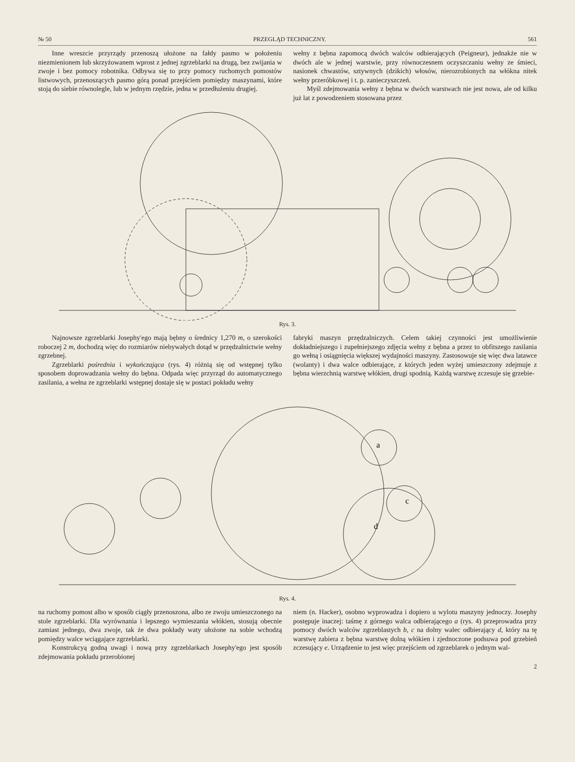№ 50 PRZEGLĄD TECHNICZNY. 561
Inne wreszcie przyrządy przenoszą ułożone na fałdy pasmo w położeniu niezmienionem lub skrzyżowanem wprost z jednej zgrzeblarki na drugą, bez zwijania w zwoje i bez pomocy robotnika. Odbywa się to przy pomocy ruchomych pomostów listwowych, przenoszących pasmo górą ponad przejściem pomiędzy maszynami, które stoją do siebie równolegle, lub w jednym rzędzie, jedna w przedłużeniu drugiej.
wełny z bębna zapomocą dwóch walców odbierających (Peigneur), jednakże nie w dwóch ale w jednej warstwie, przy równoczesnem oczyszczaniu wełny ze śmieci, nasionek chwastów, sztywnych (dzikich) włosów, nierozrobionych na włókna nitek wełny przeróbkowej i t. p. zanieczyszczeń.
Myśl zdejmowania wełny z bębna w dwóch warstwach nie jest nowa, ale od kilku już lat z powodzeniem stosowana przez
Rys. 3.
Najnowsze zgrzeblarki Josephy'ego mają bębny o średnicy 1,270 m, o szerokości roboczej 2 m, dochodzą więc do rozmiarów niebywałych dotąd w przędzalnictwie wełny zgrzebnej.
Zgrzeblarki pośrednia i wykończająca (rys. 4) różnią się od wstępnej tylko sposobem doprowadzania wełny do bębna. Odpada więc przyrząd do automatycznego zasilania, a wełna ze zgrzeblarki wstępnej dostaje się w postaci pokładu wełny
fabryki maszyn przędzalniczych. Celem takiej czynności jest umożliwienie dokładniejszego i zupełniejszego zdjęcia wełny z bębna a przez to obfitszego zasilania go wełną i osiągnięcia większej wydajności maszyny. Zastosowuje się więc dwa latawce (wolanty) i dwa walce odbierające, z których jeden wyżej umieszczony zdejmuje z bębna wierzchnią warstwę włókien, drugi spodnią. Każdą warstwę zczesuje się grzebie-
a
c
d
Rys. 4.
na ruchomy pomost albo w sposób ciągły przenoszona, albo ze zwoju umieszczonego na stole zgrzeblarki. Dla wyrównania i lepszego wymieszania włókien, stosują obecnie zamiast jednego, dwa zwoje, tak że dwa pokłady waty ułożone na sobie wchodzą pomiędzy walce wciągające zgrzeblarki.
Konstrukcyą godną uwagi i nową przy zgrzeblarkach Josephy'ego jest sposób zdejmowania pokładu przerobionej
niem (n. Hacker), osobno wyprowadza i dopiero u wylotu maszyny jednoczy. Josephy postępuje inaczej: taśmę z górnego walca odbierającego a (rys. 4) przeprowadza przy pomocy dwóch walców zgrzeblastych b, c na dolny walec odbierający d, który na tę warstwę zabiera z bębna warstwę dolną włókien i zjednoczone podsuwa pod grzebień zczesujący e. Urządzenie to jest więc przejściem od zgrzeblarek o jednym wal-
2